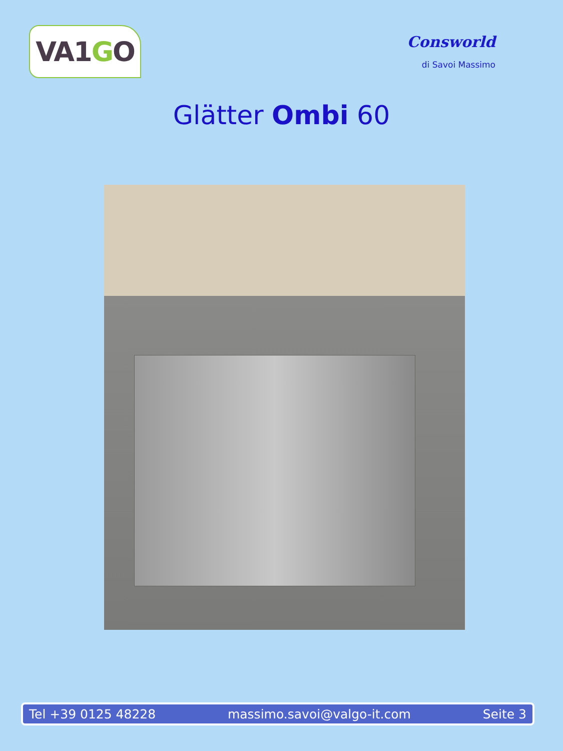VA1 G O
Consworld
di Savoi Massimo
Glätter Ombi 60
Tel +39 0125 48228 massimo.savoi@valgo-it.com Seite 3